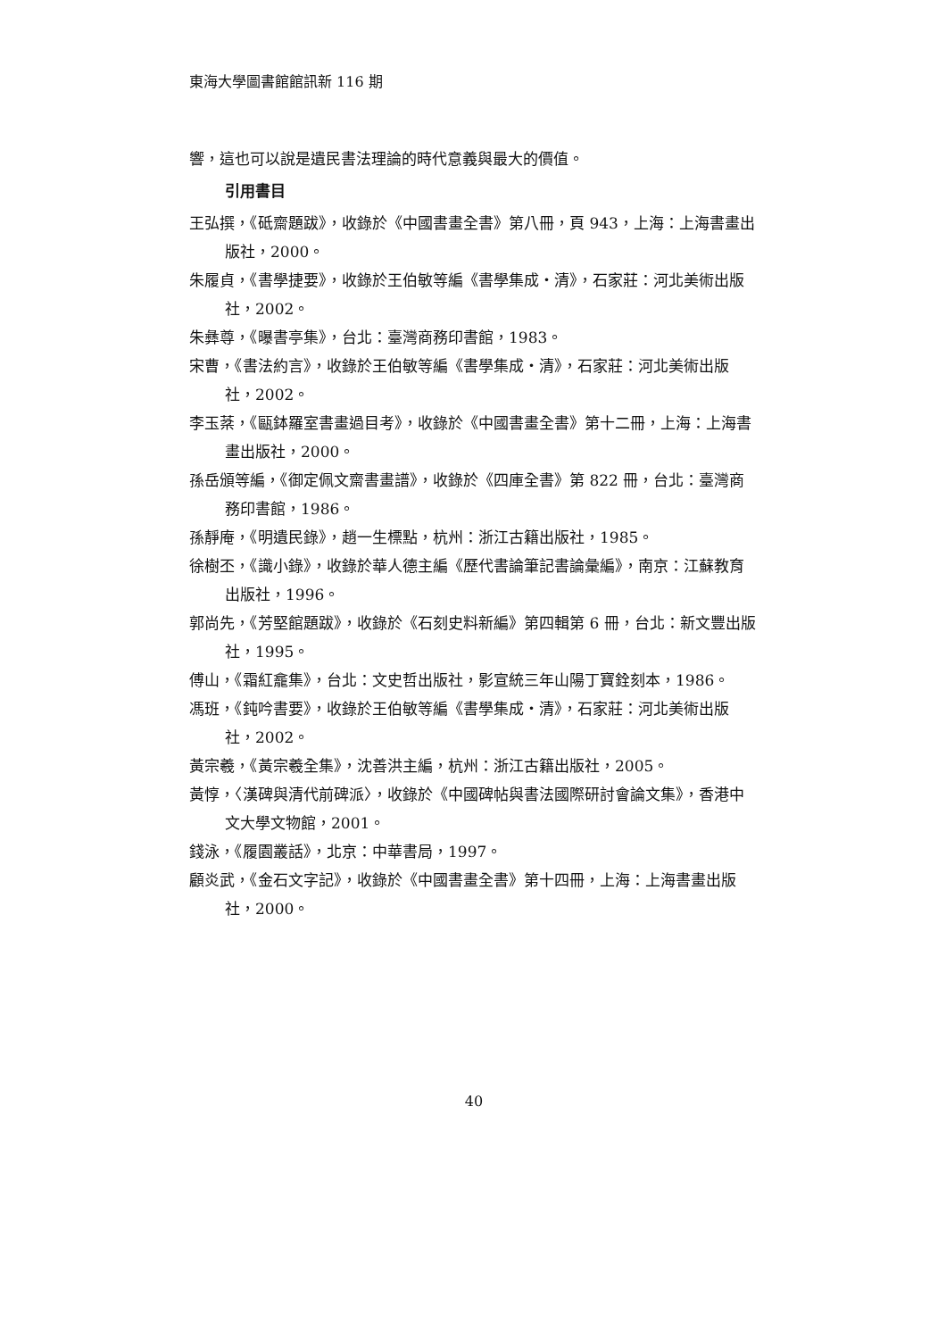東海大學圖書館館訊新 116 期
響，這也可以說是遺民書法理論的時代意義與最大的價值。
引用書目
王弘撰，《砥齋題跋》，收錄於《中國書畫全書》第八冊，頁 943，上海：上海書畫出版社，2000。
朱履貞，《書學捷要》，收錄於王伯敏等編《書學集成・清》，石家莊：河北美術出版社，2002。
朱彝尊，《曝書亭集》，台北：臺灣商務印書館，1983。
宋曹，《書法約言》，收錄於王伯敏等編《書學集成・清》，石家莊：河北美術出版社，2002。
李玉棻，《甌鉢羅室書畫過目考》，收錄於《中國書畫全書》第十二冊，上海：上海書畫出版社，2000。
孫岳頒等編，《御定佩文齋書畫譜》，收錄於《四庫全書》第 822 冊，台北：臺灣商務印書館，1986。
孫靜庵，《明遺民錄》，趙一生標點，杭州：浙江古籍出版社，1985。
徐樹丕，《識小錄》，收錄於華人德主編《歷代書論筆記書論彙編》，南京：江蘇教育出版社，1996。
郭尚先，《芳堅館題跋》，收錄於《石刻史料新編》第四輯第 6 冊，台北：新文豐出版社，1995。
傅山，《霜紅龕集》，台北：文史哲出版社，影宣統三年山陽丁寶銓刻本，1986。
馮班，《鈍吟書要》，收錄於王伯敏等編《書學集成・清》，石家莊：河北美術出版社，2002。
黃宗羲，《黃宗羲全集》，沈善洪主編，杭州：浙江古籍出版社，2005。
黃惇，〈漢碑與清代前碑派〉，收錄於《中國碑帖與書法國際研討會論文集》，香港中文大學文物館，2001。
錢泳，《履園叢話》，北京：中華書局，1997。
顧炎武，《金石文字記》，收錄於《中國書畫全書》第十四冊，上海：上海書畫出版社，2000。
40